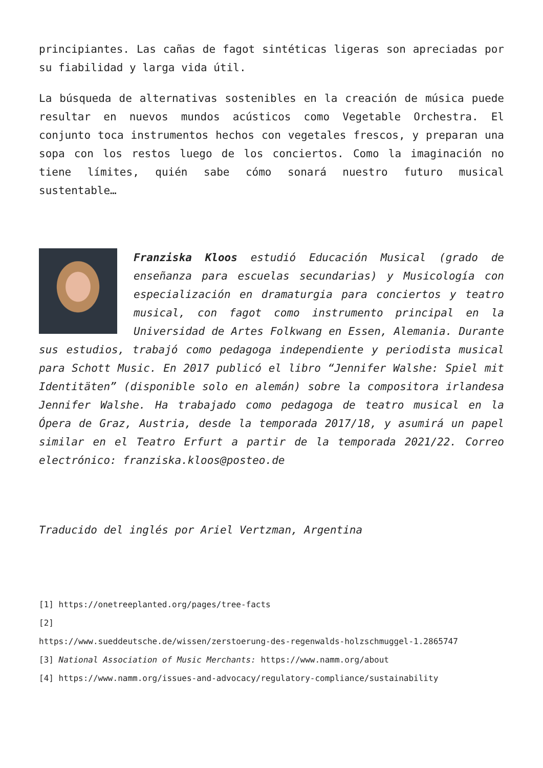principiantes. Las cañas de fagot sintéticas ligeras son apreciadas por su fiabilidad y larga vida útil.
La búsqueda de alternativas sostenibles en la creación de música puede resultar en nuevos mundos acústicos como Vegetable Orchestra. El conjunto toca instrumentos hechos con vegetales frescos, y preparan una sopa con los restos luego de los conciertos. Como la imaginación no tiene límites, quién sabe cómo sonará nuestro futuro musical sustentable…
Franziska Kloos estudió Educación Musical (grado de enseñanza para escuelas secundarias) y Musicología con especialización en dramaturgia para conciertos y teatro musical, con fagot como instrumento principal en la Universidad de Artes Folkwang en Essen, Alemania. Durante sus estudios, trabajó como pedagoga independiente y periodista musical para Schott Music. En 2017 publicó el libro “Jennifer Walshe: Spiel mit Identitäten” (disponible solo en alemán) sobre la compositora irlandesa Jennifer Walshe. Ha trabajado como pedagoga de teatro musical en la Ópera de Graz, Austria, desde la temporada 2017/18, y asumirá un papel similar en el Teatro Erfurt a partir de la temporada 2021/22. Correo electrónico: franziska.kloos@posteo.de
Traducido del inglés por Ariel Vertzman, Argentina
[1] https://onetreeplanted.org/pages/tree-facts
[2]
https://www.sueddeutsche.de/wissen/zerstoerung-des-regenwalds-holzschmuggel-1.2865747
[3] National Association of Music Merchants: https://www.namm.org/about
[4] https://www.namm.org/issues-and-advocacy/regulatory-compliance/sustainability